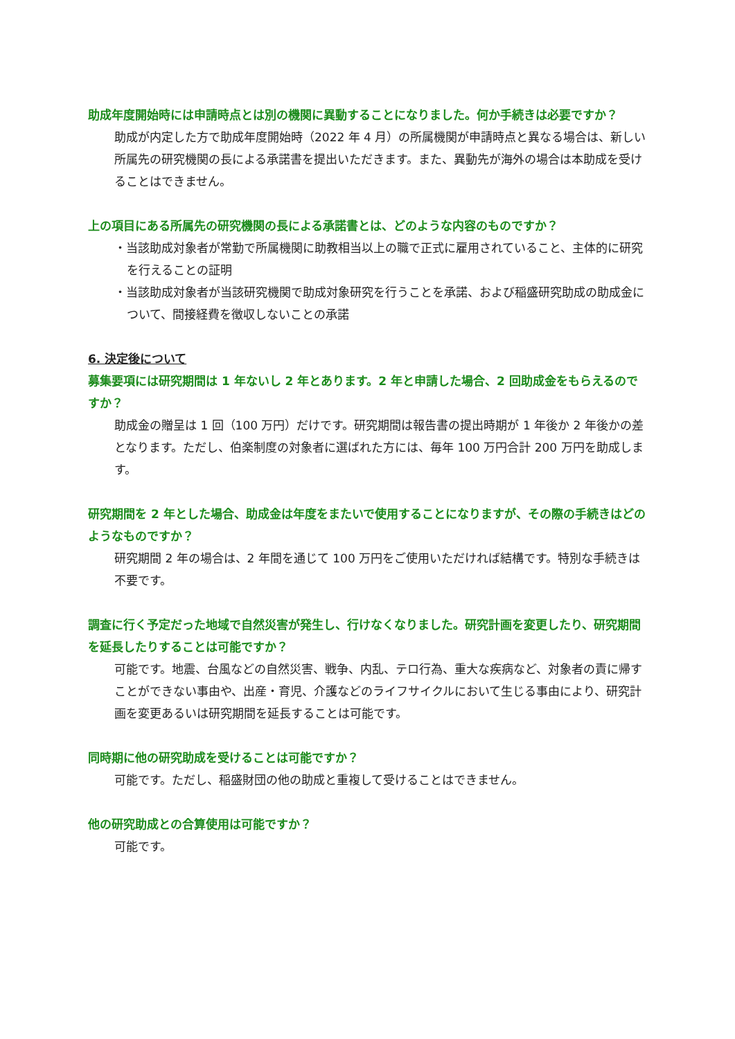助成年度開始時には申請時点とは別の機関に異動することになりました。何か手続きは必要ですか？
助成が内定した方で助成年度開始時（2022 年 4 月）の所属機関が申請時点と異なる場合は、新しい所属先の研究機関の長による承諾書を提出いただきます。また、異動先が海外の場合は本助成を受けることはできません。
上の項目にある所属先の研究機関の長による承諾書とは、どのような内容のものですか？
・当該助成対象者が常勤で所属機関に助教相当以上の職で正式に雇用されていること、主体的に研究を行えることの証明
・当該助成対象者が当該研究機関で助成対象研究を行うことを承諾、および稲盛研究助成の助成金について、間接経費を徴収しないことの承諾
6. 決定後について
募集要項には研究期間は 1 年ないし 2 年とあります。2 年と申請した場合、2 回助成金をもらえるのですか？
助成金の贈呈は 1 回（100 万円）だけです。研究期間は報告書の提出時期が 1 年後か 2 年後かの差となります。ただし、伯楽制度の対象者に選ばれた方には、毎年 100 万円合計 200 万円を助成します。
研究期間を 2 年とした場合、助成金は年度をまたいで使用することになりますが、その際の手続きはどのようなものですか？
研究期間 2 年の場合は、2 年間を通じて 100 万円をご使用いただければ結構です。特別な手続きは不要です。
調査に行く予定だった地域で自然災害が発生し、行けなくなりました。研究計画を変更したり、研究期間を延長したりすることは可能ですか？
可能です。地震、台風などの自然災害、戦争、内乱、テロ行為、重大な疾病など、対象者の責に帰すことができない事由や、出産・育児、介護などのライフサイクルにおいて生じる事由により、研究計画を変更あるいは研究期間を延長することは可能です。
同時期に他の研究助成を受けることは可能ですか？
可能です。ただし、稲盛財団の他の助成と重複して受けることはできません。
他の研究助成との合算使用は可能ですか？
可能です。